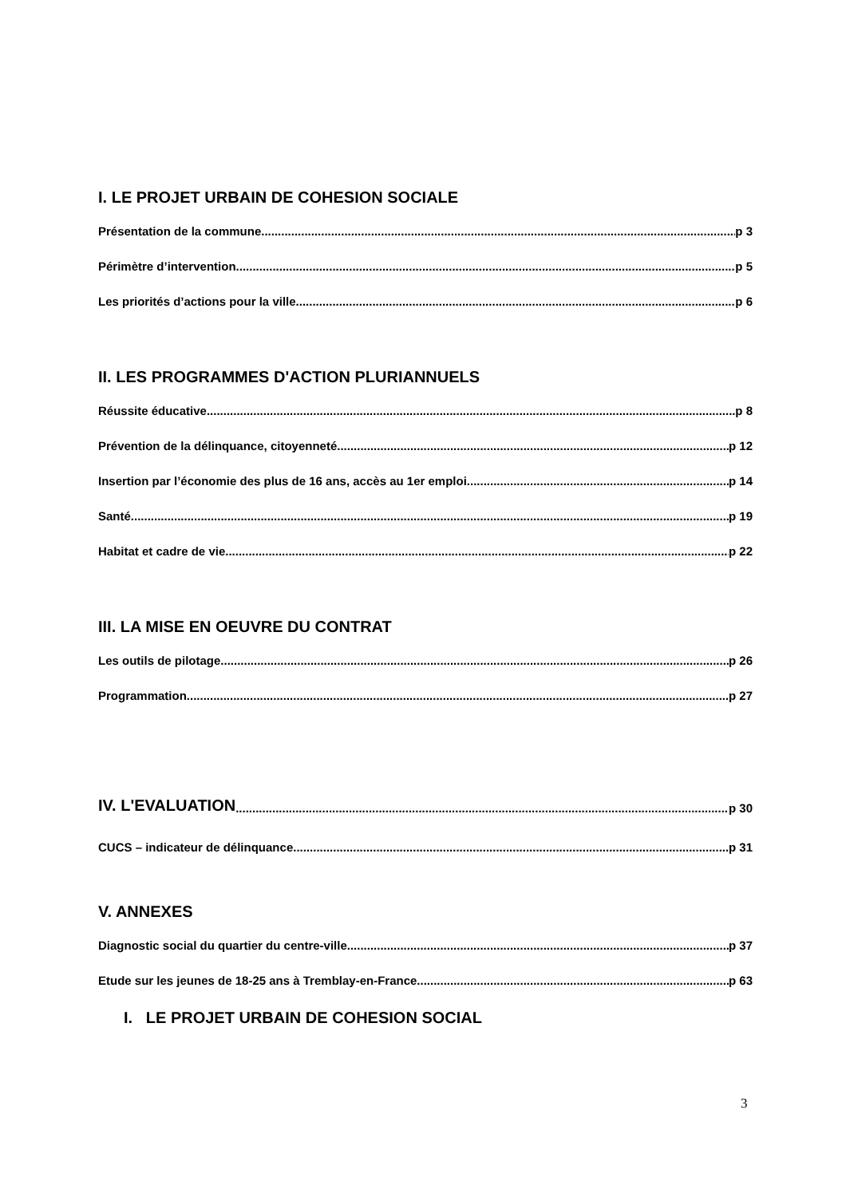I. LE PROJET URBAIN DE COHESION SOCIALE
Présentation de la commune p 3
Périmètre d’intervention p 5
Les priorités d’actions pour la ville p 6
II. LES PROGRAMMES D'ACTION PLURIANNUELS
Réussite éducative p 8
Prévention de la délinquance, citoyenneté p 12
Insertion par l’économie des plus de 16 ans, accès au 1er emploi p 14
Santé p 19
Habitat et cadre de vie p 22
III. LA MISE EN OEUVRE DU CONTRAT
Les outils de pilotage p 26
Programmation p 27
IV. L'EVALUATION p 30
CUCS – indicateur de délinquance p 31
V. ANNEXES
Diagnostic social du quartier du centre-ville p 37
Etude sur les jeunes de 18-25 ans à Tremblay-en-France p 63
I. LE PROJET URBAIN DE COHESION SOCIAL
3